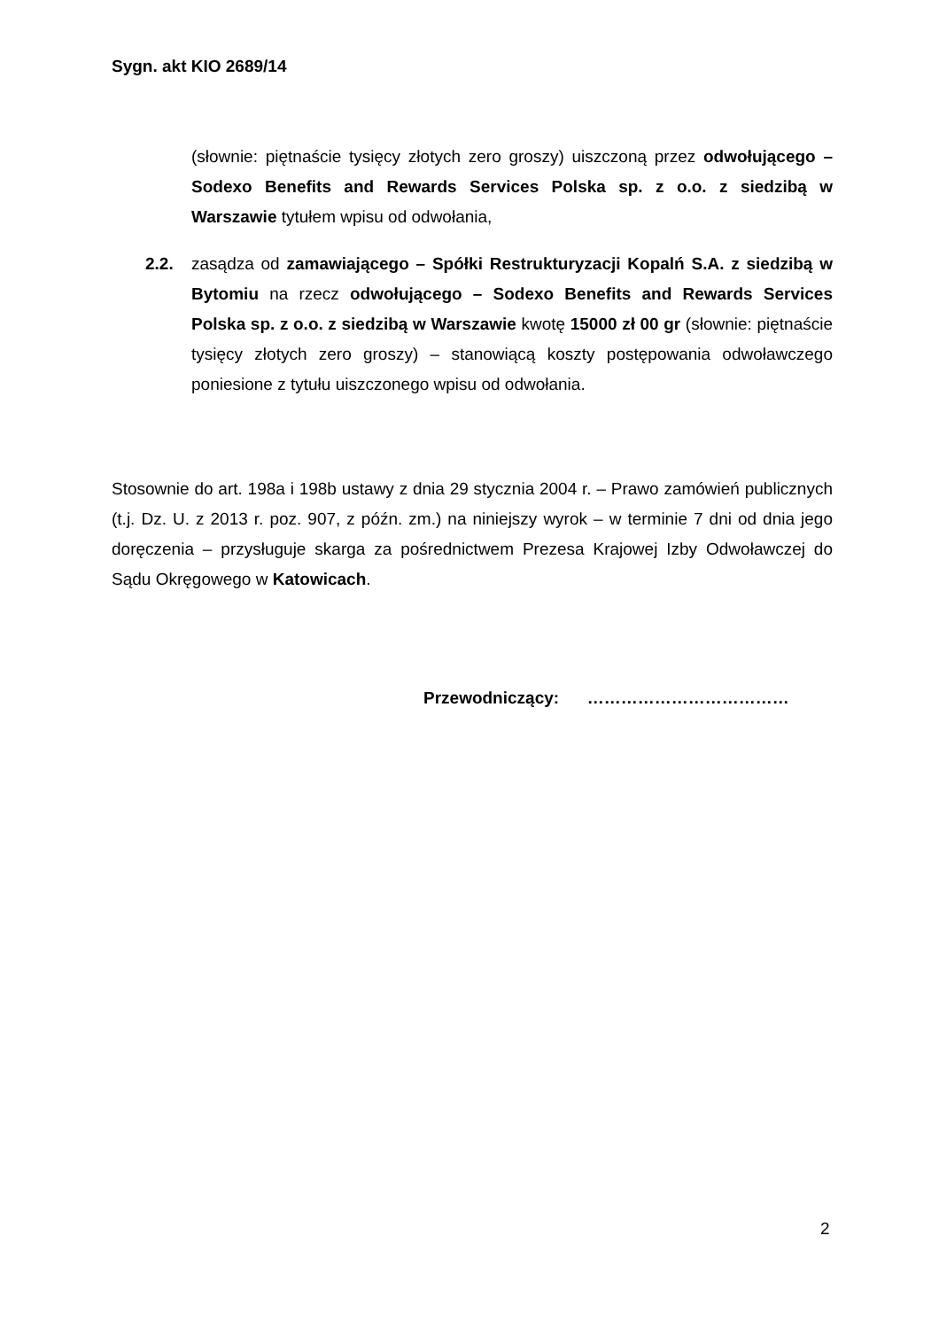Sygn. akt KIO 2689/14
(słownie: piętnaście tysięcy złotych zero groszy) uiszczoną przez odwołującego – Sodexo Benefits and Rewards Services Polska sp. z o.o. z siedzibą w Warszawie tytułem wpisu od odwołania,
2.2. zasądza od zamawiającego – Spółki Restrukturyzacji Kopalń S.A. z siedzibą w Bytomiu na rzecz odwołującego – Sodexo Benefits and Rewards Services Polska sp. z o.o. z siedzibą w Warszawie kwotę 15000 zł 00 gr (słownie: piętnaście tysięcy złotych zero groszy) – stanowiącą koszty postępowania odwoławczego poniesione z tytułu uiszczonego wpisu od odwołania.
Stosownie do art. 198a i 198b ustawy z dnia 29 stycznia 2004 r. – Prawo zamówień publicznych (t.j. Dz. U. z 2013 r. poz. 907, z późn. zm.) na niniejszy wyrok – w terminie 7 dni od dnia jego doręczenia – przysługuje skarga za pośrednictwem Prezesa Krajowej Izby Odwoławczej do Sądu Okręgowego w Katowicach.
Przewodniczący: ………………………………
2